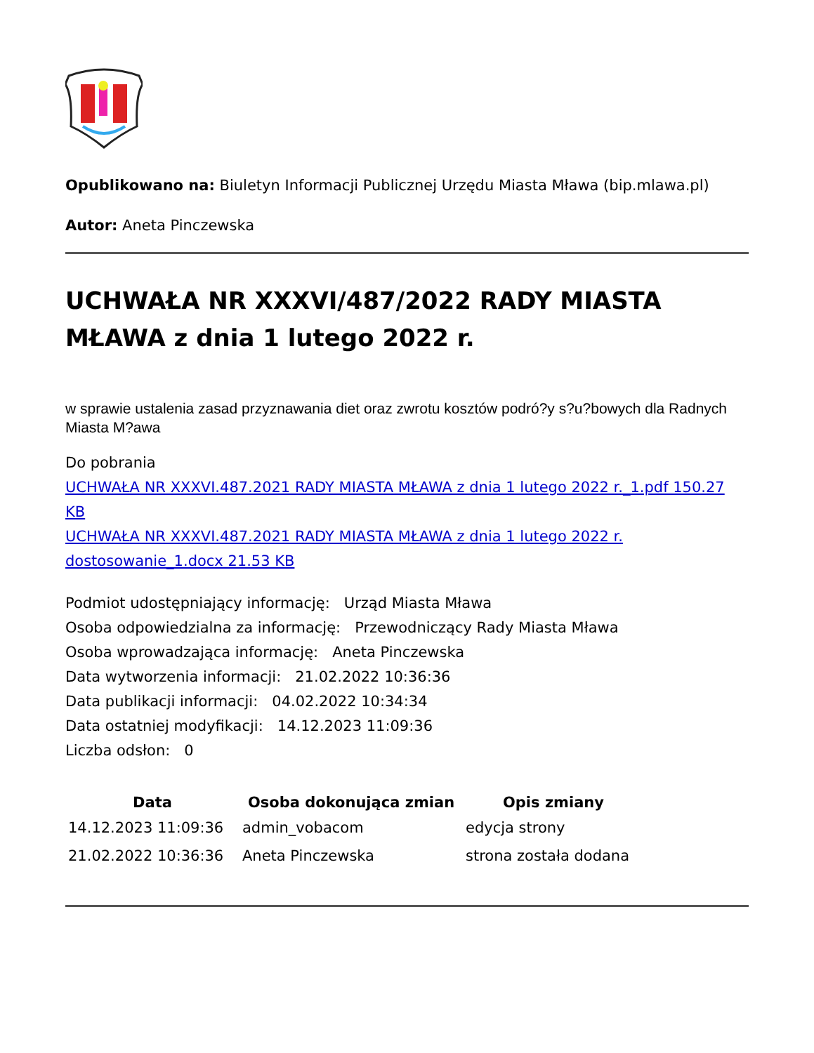Opublikowano na: Biuletyn Informacji Publicznej Urzędu Miasta Mława (bip.mlawa.pl)
Autor: Aneta Pinczewska
UCHWAŁA NR XXXVI/487/2022 RADY MIASTA MŁAWA z dnia 1 lutego 2022 r.
w sprawie ustalenia zasad przyznawania diet oraz zwrotu kosztów podró?y s?u?bowych dla Radnych Miasta M?awa
Do pobrania
UCHWAŁA NR XXXVI.487.2021 RADY MIASTA MŁAWA z dnia 1 lutego 2022 r._1.pdf 150.27 KB
UCHWAŁA NR XXXVI.487.2021 RADY MIASTA MŁAWA z dnia 1 lutego 2022 r. dostosowanie_1.docx 21.53 KB
Podmiot udostępniający informację: Urząd Miasta Mława
Osoba odpowiedzialna za informację: Przewodniczący Rady Miasta Mława
Osoba wprowadzająca informację: Aneta Pinczewska
Data wytworzenia informacji: 21.02.2022 10:36:36
Data publikacji informacji: 04.02.2022 10:34:34
Data ostatniej modyfikacji: 14.12.2023 11:09:36
Liczba odsłon: 0
| Data | Osoba dokonująca zmian | Opis zmiany |
| --- | --- | --- |
| 14.12.2023 11:09:36 | admin_vobacom | edycja strony |
| 21.02.2022 10:36:36 | Aneta Pinczewska | strona została dodana |